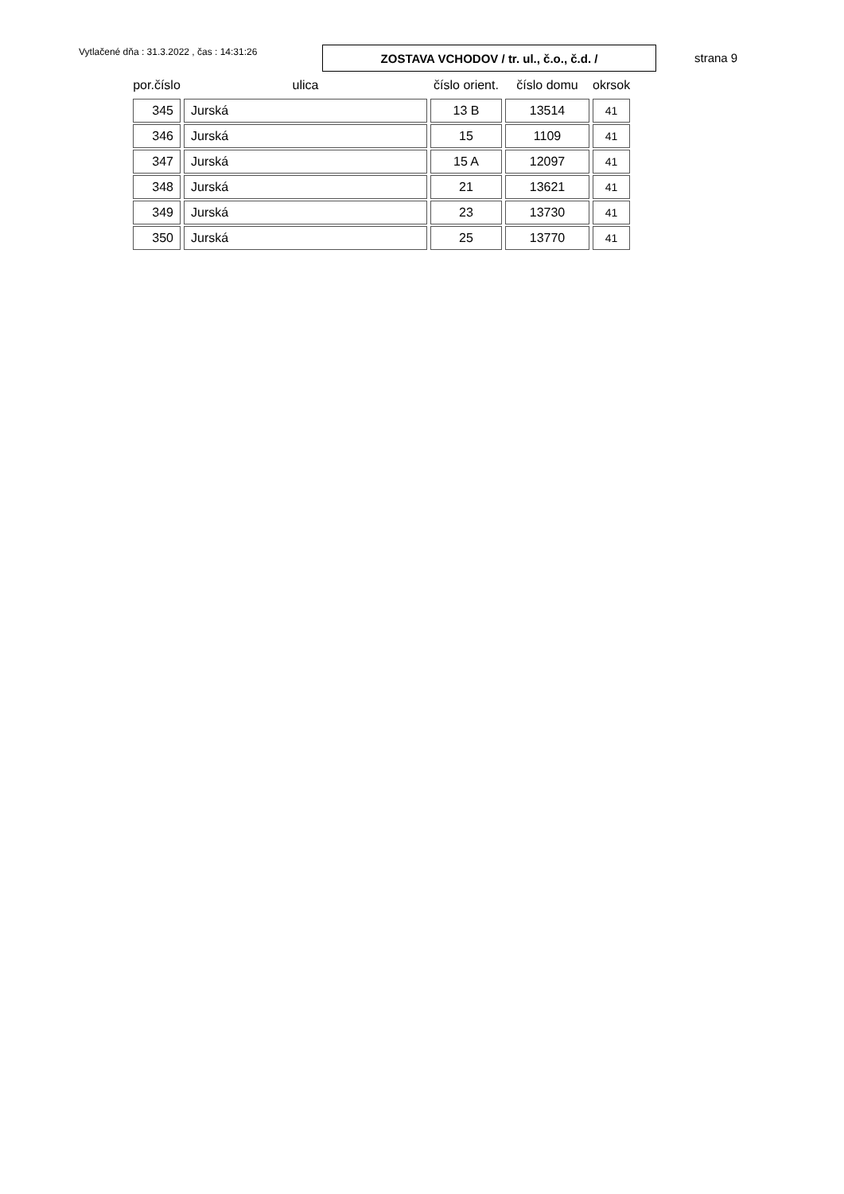Vytlačené dňa : 31.3.2022 , čas : 14:31:26
ZOSTAVA VCHODOV / tr. ul., č.o., č.d. /
strana 9
| por.číslo | ulica | číslo orient. | číslo domu | okrsok |
| --- | --- | --- | --- | --- |
| 345 | Jurská | 13 B | 13514 | 41 |
| 346 | Jurská | 15 | 1109 | 41 |
| 347 | Jurská | 15 A | 12097 | 41 |
| 348 | Jurská | 21 | 13621 | 41 |
| 349 | Jurská | 23 | 13730 | 41 |
| 350 | Jurská | 25 | 13770 | 41 |